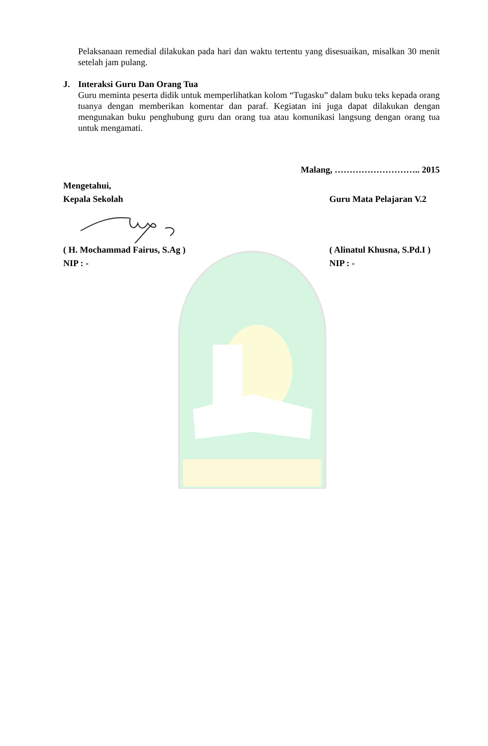Pelaksanaan remedial dilakukan pada hari dan waktu tertentu yang disesuaikan, misalkan 30 menit setelah jam pulang.
J. Interaksi Guru Dan Orang Tua
Guru meminta peserta didik untuk memperlihatkan kolom “Tugasku” dalam buku teks kepada orang tuanya dengan memberikan komentar dan paraf. Kegiatan ini juga dapat dilakukan dengan mengunakan buku penghubung guru dan orang tua atau komunikasi langsung dengan orang tua untuk mengamati.
Malang, ……………………….. 2015
Mengetahui,
Kepala Sekolah Guru Mata Pelajaran V.2
( H. Mochammad Fairus, S.Ag ) ( Alinatul Khusna, S.Pd.I )
NIP : - NIP : -